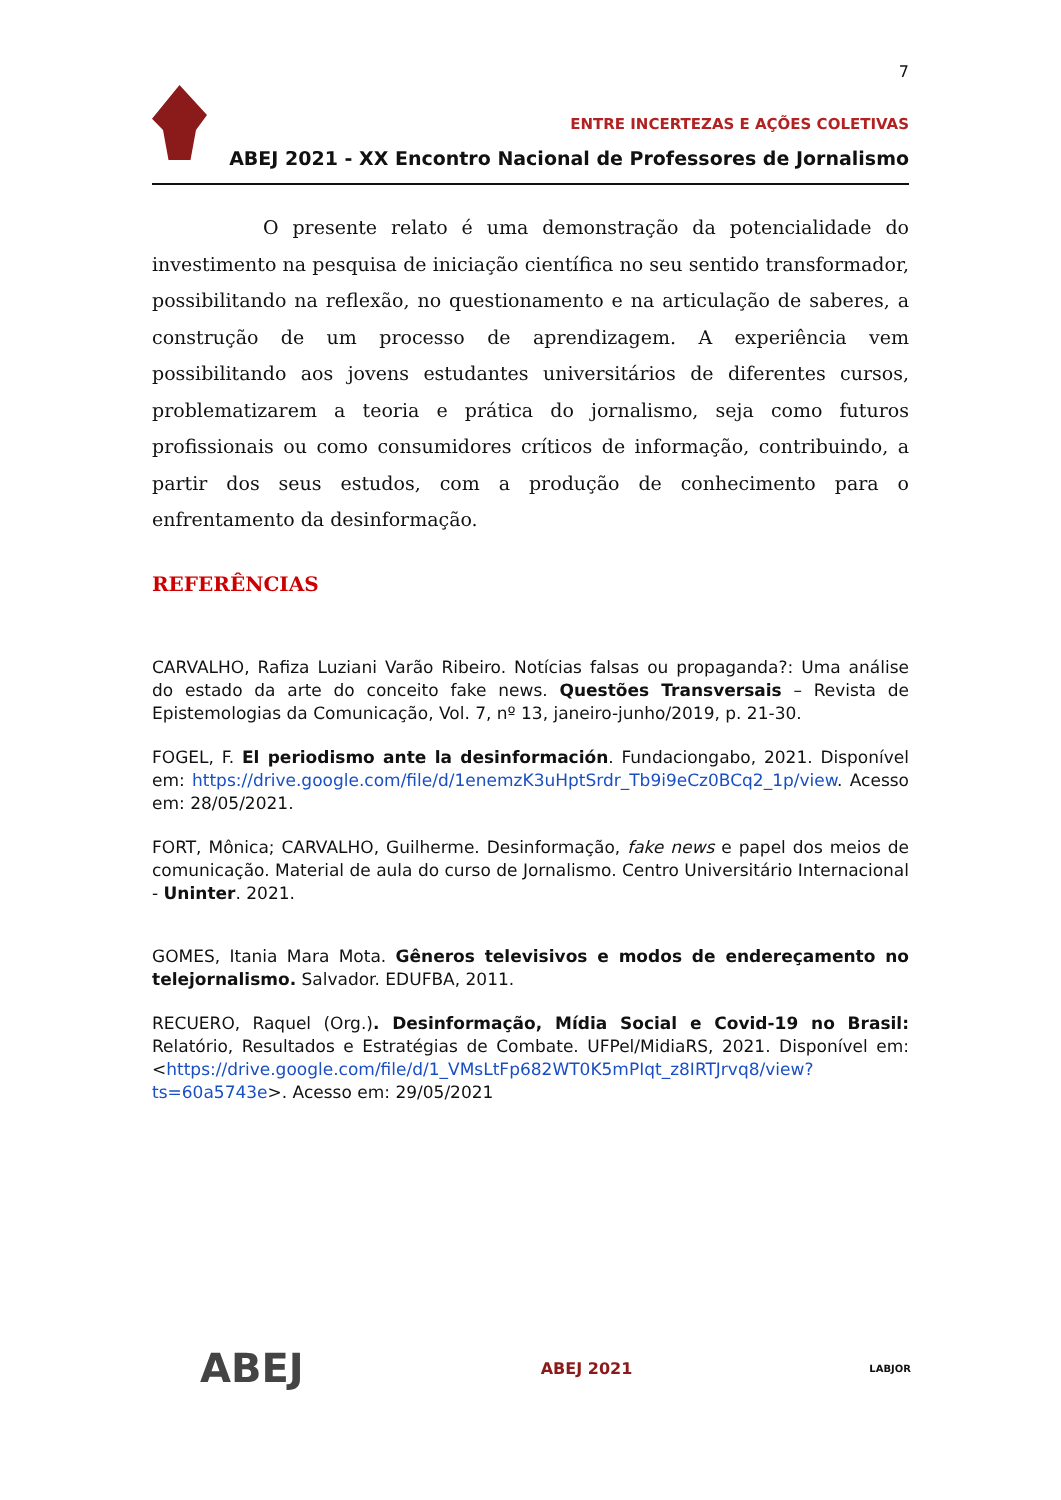7
ENTRE INCERTEZAS E AÇÕES COLETIVAS
ABEJ 2021 - XX Encontro Nacional de Professores de Jornalismo
O presente relato é uma demonstração da potencialidade do investimento na pesquisa de iniciação científica no seu sentido transformador, possibilitando na reflexão, no questionamento e na articulação de saberes, a construção de um processo de aprendizagem. A experiência vem possibilitando aos jovens estudantes universitários de diferentes cursos, problematizarem a teoria e prática do jornalismo, seja como futuros profissionais ou como consumidores críticos de informação, contribuindo, a partir dos seus estudos, com a produção de conhecimento para o enfrentamento da desinformação.
REFERÊNCIAS
CARVALHO, Rafiza Luziani Varão Ribeiro. Notícias falsas ou propaganda?: Uma análise do estado da arte do conceito fake news. Questões Transversais – Revista de Epistemologias da Comunicação, Vol. 7, nº 13, janeiro-junho/2019, p. 21-30.
FOGEL, F. El periodismo ante la desinformación. Fundaciongabo, 2021. Disponível em: https://drive.google.com/file/d/1enemzK3uHptSrdr_Tb9i9eCz0BCq2_1p/view. Acesso em: 28/05/2021.
FORT, Mônica; CARVALHO, Guilherme. Desinformação, fake news e papel dos meios de comunicação. Material de aula do curso de Jornalismo. Centro Universitário Internacional - Uninter. 2021.
GOMES, Itania Mara Mota. Gêneros televisivos e modos de endereçamento no telejornalismo. Salvador. EDUFBA, 2011.
RECUERO, Raquel (Org.). Desinformação, Mídia Social e Covid-19 no Brasil: Relatório, Resultados e Estratégias de Combate. UFPel/MidiaRS, 2021. Disponível em: <https://drive.google.com/file/d/1_VMsLtFp682WT0K5mPIqt_z8IRTJrvq8/view?ts=60a5743e>. Acesso em: 29/05/2021
ABEJ ABEJ 2021 LABJOR